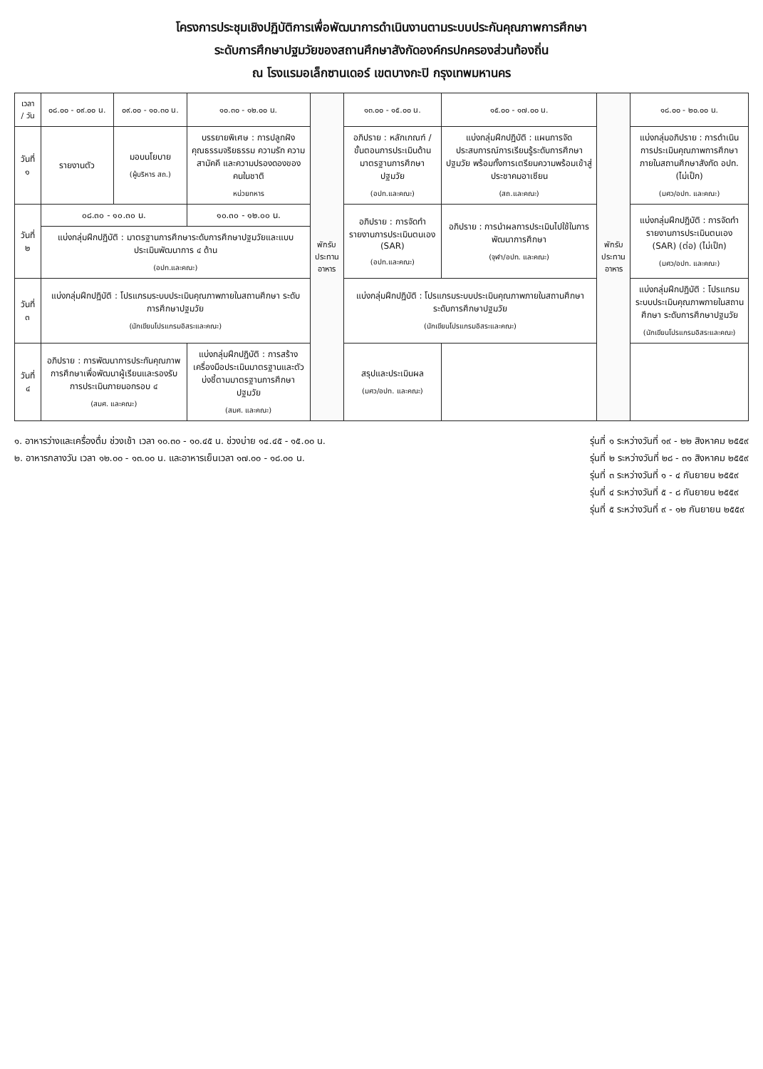โครงการประชุมเชิงปฏิบัติการเพื่อพัฒนาการดำเนินงานตามระบบประกันคุณภาพการศึกษา
ระดับการศึกษาปฐมวัยของสถานศึกษาสังกัดองค์กรปกครองส่วนท้องถิ่น
ณ โรงแรมอเล็กซานเดอร์ เขตบางกะปิ กรุงเทพมหานคร
| เวลา / วัน | ๐๘.๐๐ - ๐๙.๐๐ น. | ๐๙.๐๐ - ๑๐.๓๐ น. | ๑๐.๓๐ - ๑๒.๐๐ น. | พักรับประทานอาหาร | ๑๓.๐๐ - ๑๕.๐๐ น. | ๑๕.๐๐ - ๑๗.๐๐ น. | พักรับประทานอาหาร | ๑๘.๐๐ - ๒๐.๐๐ น. |
| --- | --- | --- | --- | --- | --- | --- | --- | --- |
| วันที่ ๑ | รายงานตัว | มอบนโยบาย (ผู้บริหาร สถ.) | บรรยายพิเศษ : การปลูกฝังคุณธรรมจริยธรรม ความรัก ความสามัคคี และความปรองดองของคนในชาติ หน่วยทหาร | | อภิปราย : หลักเกณฑ์ / ขั้นตอนการประเมินด้านมาตรฐานการศึกษาปฐมวัย (อปท.และคณะ) | แบ่งกลุ่มฝึกปฏิบัติ : แผนการจัดประสบการณ์การเรียนรู้ระดับการศึกษาปฐมวัย พร้อมทั้งการเตรียมความพร้อมเข้าสู่ประชาคมอาเซียน (สถ.และคณะ) | | แบ่งกลุ่มอภิปราย : การดำเนินการประเมินคุณภาพการศึกษาภายในสถานศึกษาสังกัด อปท. (ไม่เป็ก) (มศว/อปท. และคณะ) |
| วันที่ ๒ | ๐๘.๓๐ - ๑๐.๓๐ น. | | ๑๐.๓๐ - ๑๒.๐๐ น. | | อภิปราย : การจัดทำรายงานการประเมินตนเอง (SAR) (อปท.และคณะ) | อภิปราย : การนำผลการประเมินไปใช้ในการพัฒนาการศึกษา (จุฬา/อปท. และคณะ) | | แบ่งกลุ่มฝึกปฏิบัติ : การจัดทำรายงานการประเมินตนเอง (SAR) (ต่อ) (ไม่เป็ก) (มศว/อปท. และคณะ) |
| | แบ่งกลุ่มฝึกปฏิบัติ : มาตรฐานการศึกษาระดับการศึกษาปฐมวัยและแบบประเมินพัฒนาการ ๔ ด้าน (อปท.และคณะ) | | | | | | | |
| วันที่ ๓ | แบ่งกลุ่มฝึกปฏิบัติ : โปรแกรมระบบประเมินคุณภาพภายในสถานศึกษา ระดับการศึกษาปฐมวัย (นักเขียนโปรแกรมอิสระและคณะ) | | | | แบ่งกลุ่มฝึกปฏิบัติ : โปรแกรมระบบประเมินคุณภาพภายในสถานศึกษา ระดับการศึกษาปฐมวัย (นักเขียนโปรแกรมอิสระและคณะ) | | | แบ่งกลุ่มฝึกปฏิบัติ : โปรแกรมระบบประเมินคุณภาพภายในสถานศึกษา ระดับการศึกษาปฐมวัย (นักเขียนโปรแกรมอิสระและคณะ) |
| วันที่ ๔ | อภิปราย : การพัฒนาการประกันคุณภาพการศึกษาเพื่อพัฒนาผู้เรียนและรองรับการประเมินภายนอกรอบ ๔ (สมศ. และคณะ) | | แบ่งกลุ่มฝึกปฏิบัติ : การสร้างเครื่องมือประเมินมาตรฐานและตัวบ่งชี้ตามมาตรฐานการศึกษาปฐมวัย (สมศ. และคณะ) | | สรุปและประเมินผล (มศว/อปท. และคณะ) | | | |
๑. อาหารว่างและเครื่องดื่ม ช่วงเช้า เวลา ๑๐.๓๐ - ๑๐.๔๕ น. ช่วงบ่าย ๑๔.๔๕ - ๑๕.๐๐ น.
๒. อาหารกลางวัน เวลา ๑๒.๐๐ - ๑๓.๐๐ น. และอาหารเย็นเวลา ๑๗.๐๐ - ๑๘.๐๐ น.
รุ่นที่ ๑ ระหว่างวันที่ ๑๙ - ๒๒ สิงหาคม ๒๕๕๙
รุ่นที่ ๒ ระหว่างวันที่ ๒๘ - ๓๑ สิงหาคม ๒๕๕๙
รุ่นที่ ๓ ระหว่างวันที่ ๑ - ๔ กันยายน ๒๕๕๙
รุ่นที่ ๔ ระหว่างวันที่ ๕ - ๘ กันยายน ๒๕๕๙
รุ่นที่ ๕ ระหว่างวันที่ ๙ - ๑๒ กันยายน ๒๕๕๙